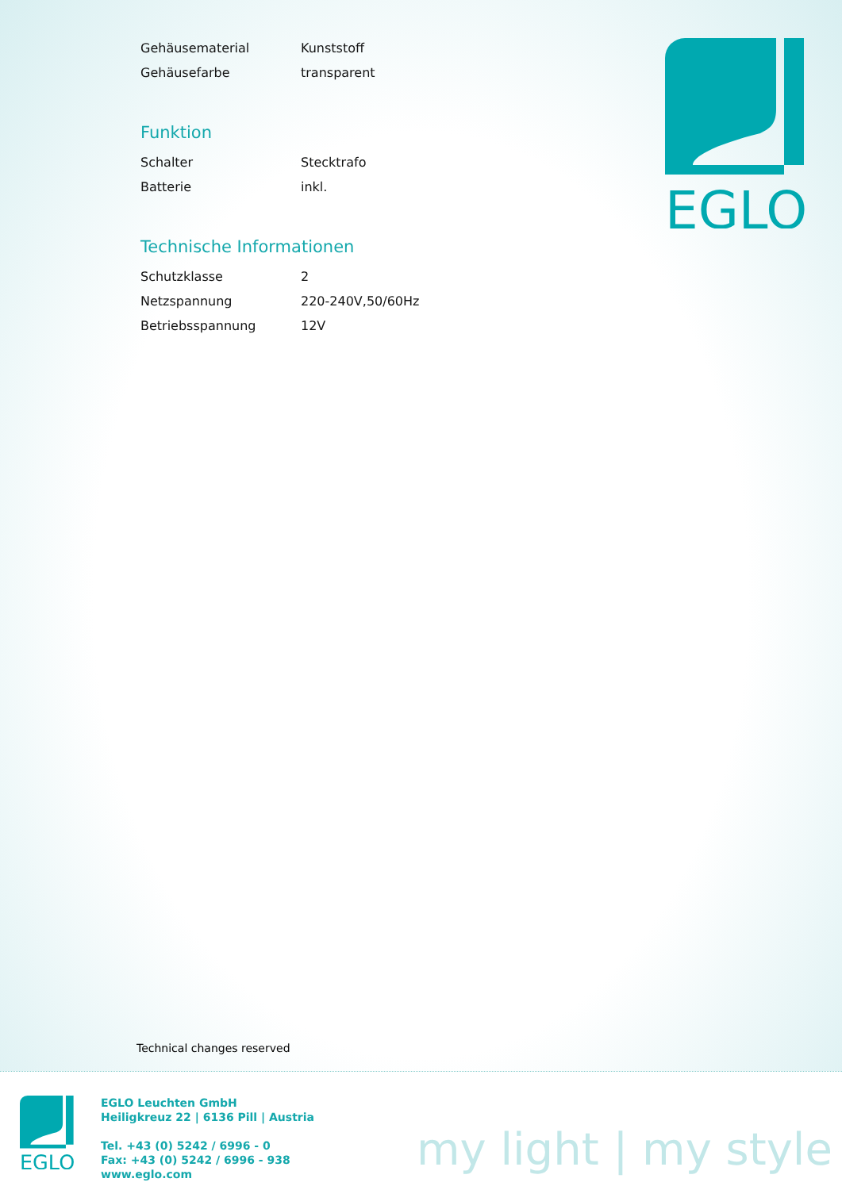| Gehäusematerial | Kunststoff |
| Gehäusefarbe | transparent |
Funktion
| Schalter | Stecktrafo |
| Batterie | inkl. |
Technische Informationen
| Schutzklasse | 2 |
| Netzspannung | 220-240V,50/60Hz |
| Betriebsspannung | 12V |
EGLO
Technical changes reserved
EGLO
EGLO Leuchten GmbH
Heiligkreuz 22 | 6136 Pill | Austria
Tel. +43 (0) 5242 / 6996 - 0
Fax: +43 (0) 5242 / 6996 - 938
www.eglo.com
my light | my style